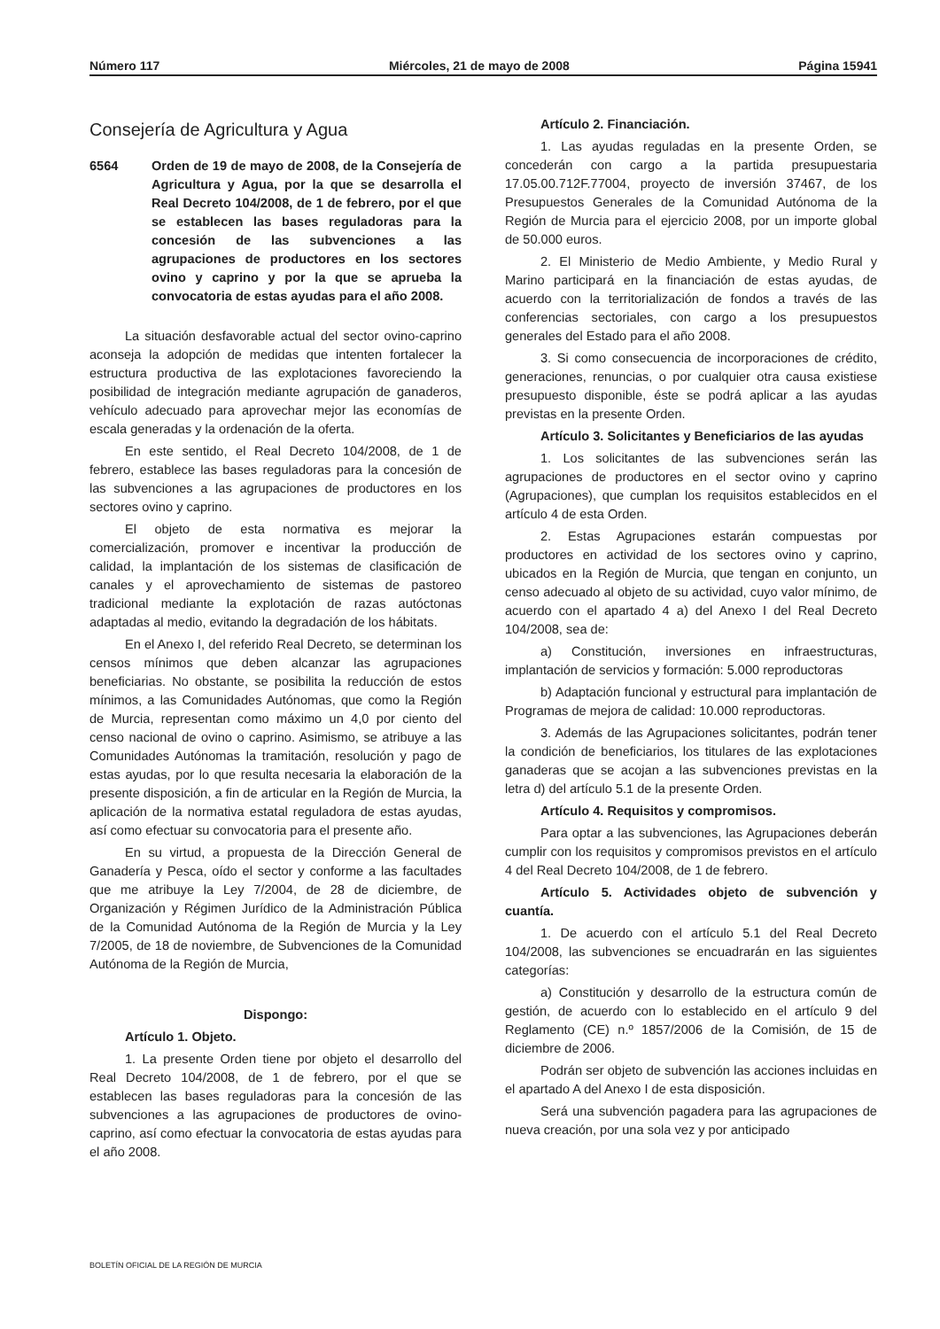Número 117 Miércoles, 21 de mayo de 2008 Página 15941
Consejería de Agricultura y Agua
6564 Orden de 19 de mayo de 2008, de la Consejería de Agricultura y Agua, por la que se desarrolla el Real Decreto 104/2008, de 1 de febrero, por el que se establecen las bases reguladoras para la concesión de las subvenciones a las agrupaciones de productores en los sectores ovino y caprino y por la que se aprueba la convocatoria de estas ayudas para el año 2008.
La situación desfavorable actual del sector ovino-caprino aconseja la adopción de medidas que intenten fortalecer la estructura productiva de las explotaciones favoreciendo la posibilidad de integración mediante agrupación de ganaderos, vehículo adecuado para aprovechar mejor las economías de escala generadas y la ordenación de la oferta.
En este sentido, el Real Decreto 104/2008, de 1 de febrero, establece las bases reguladoras para la concesión de las subvenciones a las agrupaciones de productores en los sectores ovino y caprino.
El objeto de esta normativa es mejorar la comercialización, promover e incentivar la producción de calidad, la implantación de los sistemas de clasificación de canales y el aprovechamiento de sistemas de pastoreo tradicional mediante la explotación de razas autóctonas adaptadas al medio, evitando la degradación de los hábitats.
En el Anexo I, del referido Real Decreto, se determinan los censos mínimos que deben alcanzar las agrupaciones beneficiarias. No obstante, se posibilita la reducción de estos mínimos, a las Comunidades Autónomas, que como la Región de Murcia, representan como máximo un 4,0 por ciento del censo nacional de ovino o caprino. Asimismo, se atribuye a las Comunidades Autónomas la tramitación, resolución y pago de estas ayudas, por lo que resulta necesaria la elaboración de la presente disposición, a fin de articular en la Región de Murcia, la aplicación de la normativa estatal reguladora de estas ayudas, así como efectuar su convocatoria para el presente año.
En su virtud, a propuesta de la Dirección General de Ganadería y Pesca, oído el sector y conforme a las facultades que me atribuye la Ley 7/2004, de 28 de diciembre, de Organización y Régimen Jurídico de la Administración Pública de la Comunidad Autónoma de la Región de Murcia y la Ley 7/2005, de 18 de noviembre, de Subvenciones de la Comunidad Autónoma de la Región de Murcia,
Dispongo:
Artículo 1. Objeto.
1. La presente Orden tiene por objeto el desarrollo del Real Decreto 104/2008, de 1 de febrero, por el que se establecen las bases reguladoras para la concesión de las subvenciones a las agrupaciones de productores de ovino-caprino, así como efectuar la convocatoria de estas ayudas para el año 2008.
Artículo 2. Financiación.
1. Las ayudas reguladas en la presente Orden, se concederán con cargo a la partida presupuestaria 17.05.00.712F.77004, proyecto de inversión 37467, de los Presupuestos Generales de la Comunidad Autónoma de la Región de Murcia para el ejercicio 2008, por un importe global de 50.000 euros.
2. El Ministerio de Medio Ambiente, y Medio Rural y Marino participará en la financiación de estas ayudas, de acuerdo con la territorialización de fondos a través de las conferencias sectoriales, con cargo a los presupuestos generales del Estado para el año 2008.
3. Si como consecuencia de incorporaciones de crédito, generaciones, renuncias, o por cualquier otra causa existiese presupuesto disponible, éste se podrá aplicar a las ayudas previstas en la presente Orden.
Artículo 3. Solicitantes y Beneficiarios de las ayudas
1. Los solicitantes de las subvenciones serán las agrupaciones de productores en el sector ovino y caprino (Agrupaciones), que cumplan los requisitos establecidos en el artículo 4 de esta Orden.
2. Estas Agrupaciones estarán compuestas por productores en actividad de los sectores ovino y caprino, ubicados en la Región de Murcia, que tengan en conjunto, un censo adecuado al objeto de su actividad, cuyo valor mínimo, de acuerdo con el apartado 4 a) del Anexo I del Real Decreto 104/2008, sea de:
a) Constitución, inversiones en infraestructuras, implantación de servicios y formación: 5.000 reproductoras
b) Adaptación funcional y estructural para implantación de Programas de mejora de calidad: 10.000 reproductoras.
3. Además de las Agrupaciones solicitantes, podrán tener la condición de beneficiarios, los titulares de las explotaciones ganaderas que se acojan a las subvenciones previstas en la letra d) del artículo 5.1 de la presente Orden.
Artículo 4. Requisitos y compromisos.
Para optar a las subvenciones, las Agrupaciones deberán cumplir con los requisitos y compromisos previstos en el artículo 4 del Real Decreto 104/2008, de 1 de febrero.
Artículo 5. Actividades objeto de subvención y cuantía.
1. De acuerdo con el artículo 5.1 del Real Decreto 104/2008, las subvenciones se encuadrarán en las siguientes categorías:
a) Constitución y desarrollo de la estructura común de gestión, de acuerdo con lo establecido en el artículo 9 del Reglamento (CE) n.º 1857/2006 de la Comisión, de 15 de diciembre de 2006.
Podrán ser objeto de subvención las acciones incluidas en el apartado A del Anexo I de esta disposición.
Será una subvención pagadera para las agrupaciones de nueva creación, por una sola vez y por anticipado
BOLETÍN OFICIAL DE LA REGIÓN DE MURCIA